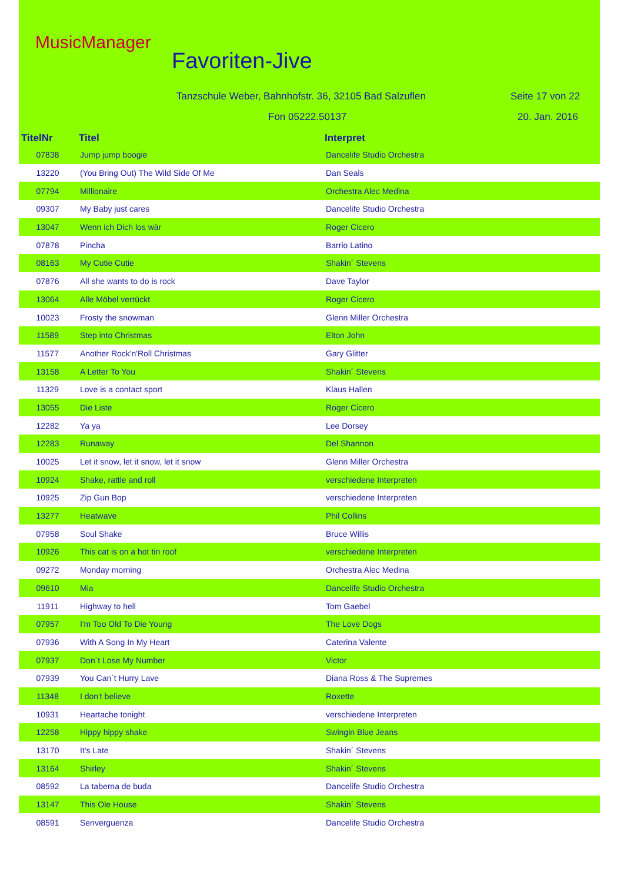MusicManager
Favoriten-Jive
Tanzschule Weber, Bahnhofstr. 36, 32105 Bad Salzuflen
Seite 17 von 22
Fon 05222.50137 20. Jan. 2016
| TitelNr | Titel | Interpret |
| --- | --- | --- |
| 07838 | Jump jump boogie | Dancelife Studio Orchestra |
| 13220 | (You Bring Out) The Wild Side Of Me | Dan Seals |
| 07794 | Millionaire | Orchestra Alec Medina |
| 09307 | My Baby just cares | Dancelife Studio Orchestra |
| 13047 | Wenn ich Dich los wär | Roger Cicero |
| 07878 | Pincha | Barrio Latino |
| 08163 | My Cutie Cutie | Shakin´ Stevens |
| 07876 | All she wants to do is rock | Dave Taylor |
| 13064 | Alle Möbel verrückt | Roger Cicero |
| 10023 | Frosty the snowman | Glenn Miller Orchestra |
| 11589 | Step into Christmas | Elton John |
| 11577 | Another Rock'n'Roll Christmas | Gary Glitter |
| 13158 | A Letter To You | Shakin´ Stevens |
| 11329 | Love is a contact sport | Klaus Hallen |
| 13055 | Die Liste | Roger Cicero |
| 12282 | Ya ya | Lee Dorsey |
| 12283 | Runaway | Del Shannon |
| 10025 | Let it snow, let it snow, let it snow | Glenn Miller Orchestra |
| 10924 | Shake, rattle and roll | verschiedene Interpreten |
| 10925 | Zip Gun Bop | verschiedene Interpreten |
| 13277 | Heatwave | Phil Collins |
| 07958 | Soul Shake | Bruce Willis |
| 10926 | This cat is on a hot tin roof | verschiedene Interpreten |
| 09272 | Monday morning | Orchestra Alec Medina |
| 09610 | Mia | Dancelife Studio Orchestra |
| 11911 | Highway to hell | Tom Gaebel |
| 07957 | I'm Too Old To Die Young | The Love Dogs |
| 07936 | With A Song In My Heart | Caterina Valente |
| 07937 | Don´t Lose My Number | Victor |
| 07939 | You Can´t Hurry Lave | Diana Ross & The Supremes |
| 11348 | I don't believe | Roxette |
| 10931 | Heartache tonight | verschiedene Interpreten |
| 12258 | Hippy hippy shake | Swingin Blue Jeans |
| 13170 | It's Late | Shakin´ Stevens |
| 13164 | Shirley | Shakin´ Stevens |
| 08592 | La taberna de buda | Dancelife Studio Orchestra |
| 13147 | This Ole House | Shakin´ Stevens |
| 08591 | Senverguenza | Dancelife Studio Orchestra |